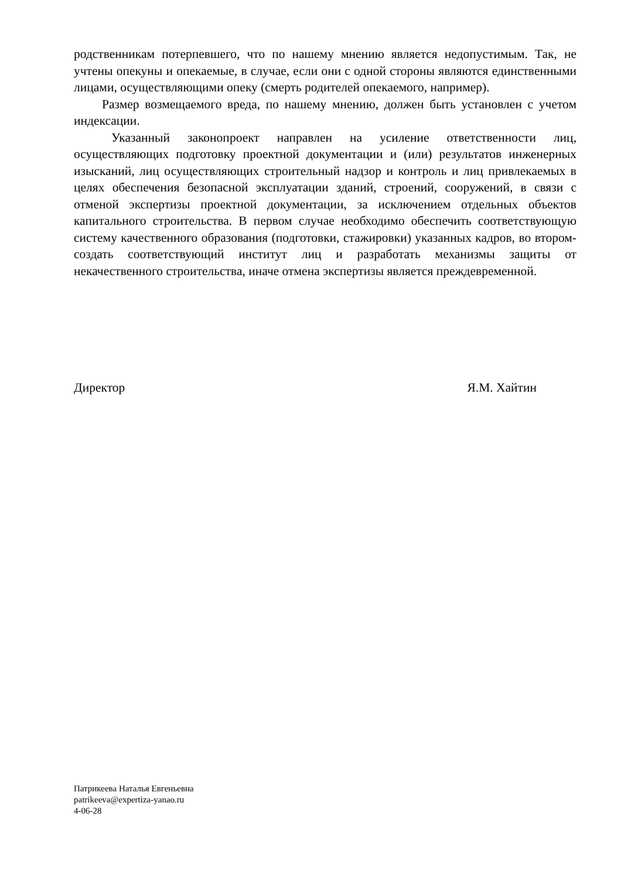родственникам потерпевшего, что по нашему мнению является недопустимым. Так, не учтены опекуны и опекаемые, в случае, если они с одной стороны являются единственными лицами, осуществляющими опеку (смерть родителей опекаемого, например).
Размер возмещаемого вреда, по нашему мнению, должен быть установлен с учетом индексации.
Указанный законопроект направлен на усиление ответственности лиц, осуществляющих подготовку проектной документации и (или) результатов инженерных изысканий, лиц осуществляющих строительный надзор и контроль и лиц привлекаемых в целях обеспечения безопасной эксплуатации зданий, строений, сооружений, в связи с отменой экспертизы проектной документации, за исключением отдельных объектов капитального строительства. В первом случае необходимо обеспечить соответствующую систему качественного образования (подготовки, стажировки) указанных кадров, во втором- создать соответствующий институт лиц и разработать механизмы защиты от некачественного строительства, иначе отмена экспертизы является преждевременной.
Директор Я.М. Хайтин
Патрикеева Наталья Евгеньевна
patrikeeva@expertiza-yanao.ru
4-06-28